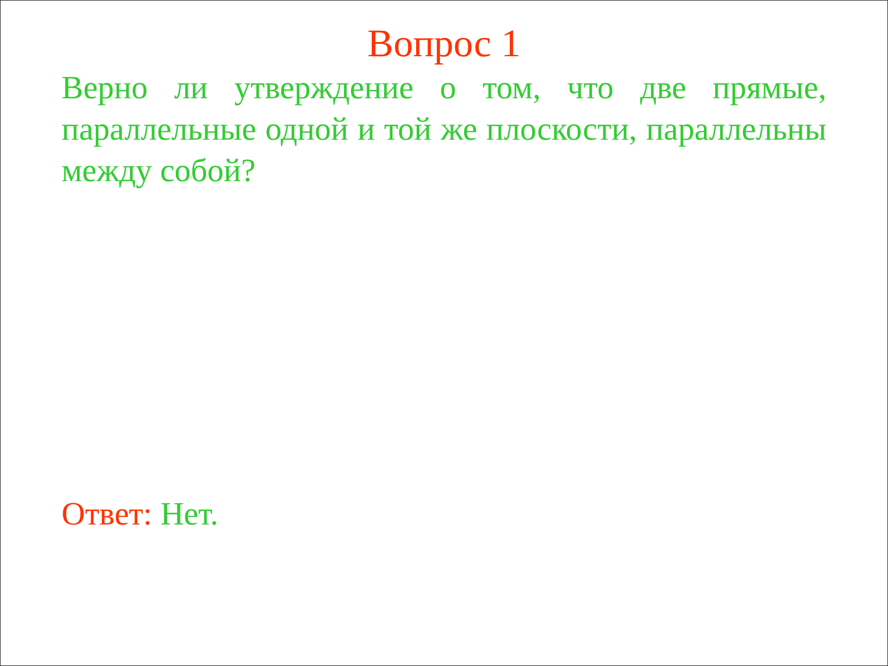Вопрос 1
Верно ли утверждение о том, что две прямые, параллельные одной и той же плоскости, параллельны между собой?
Ответ: Нет.